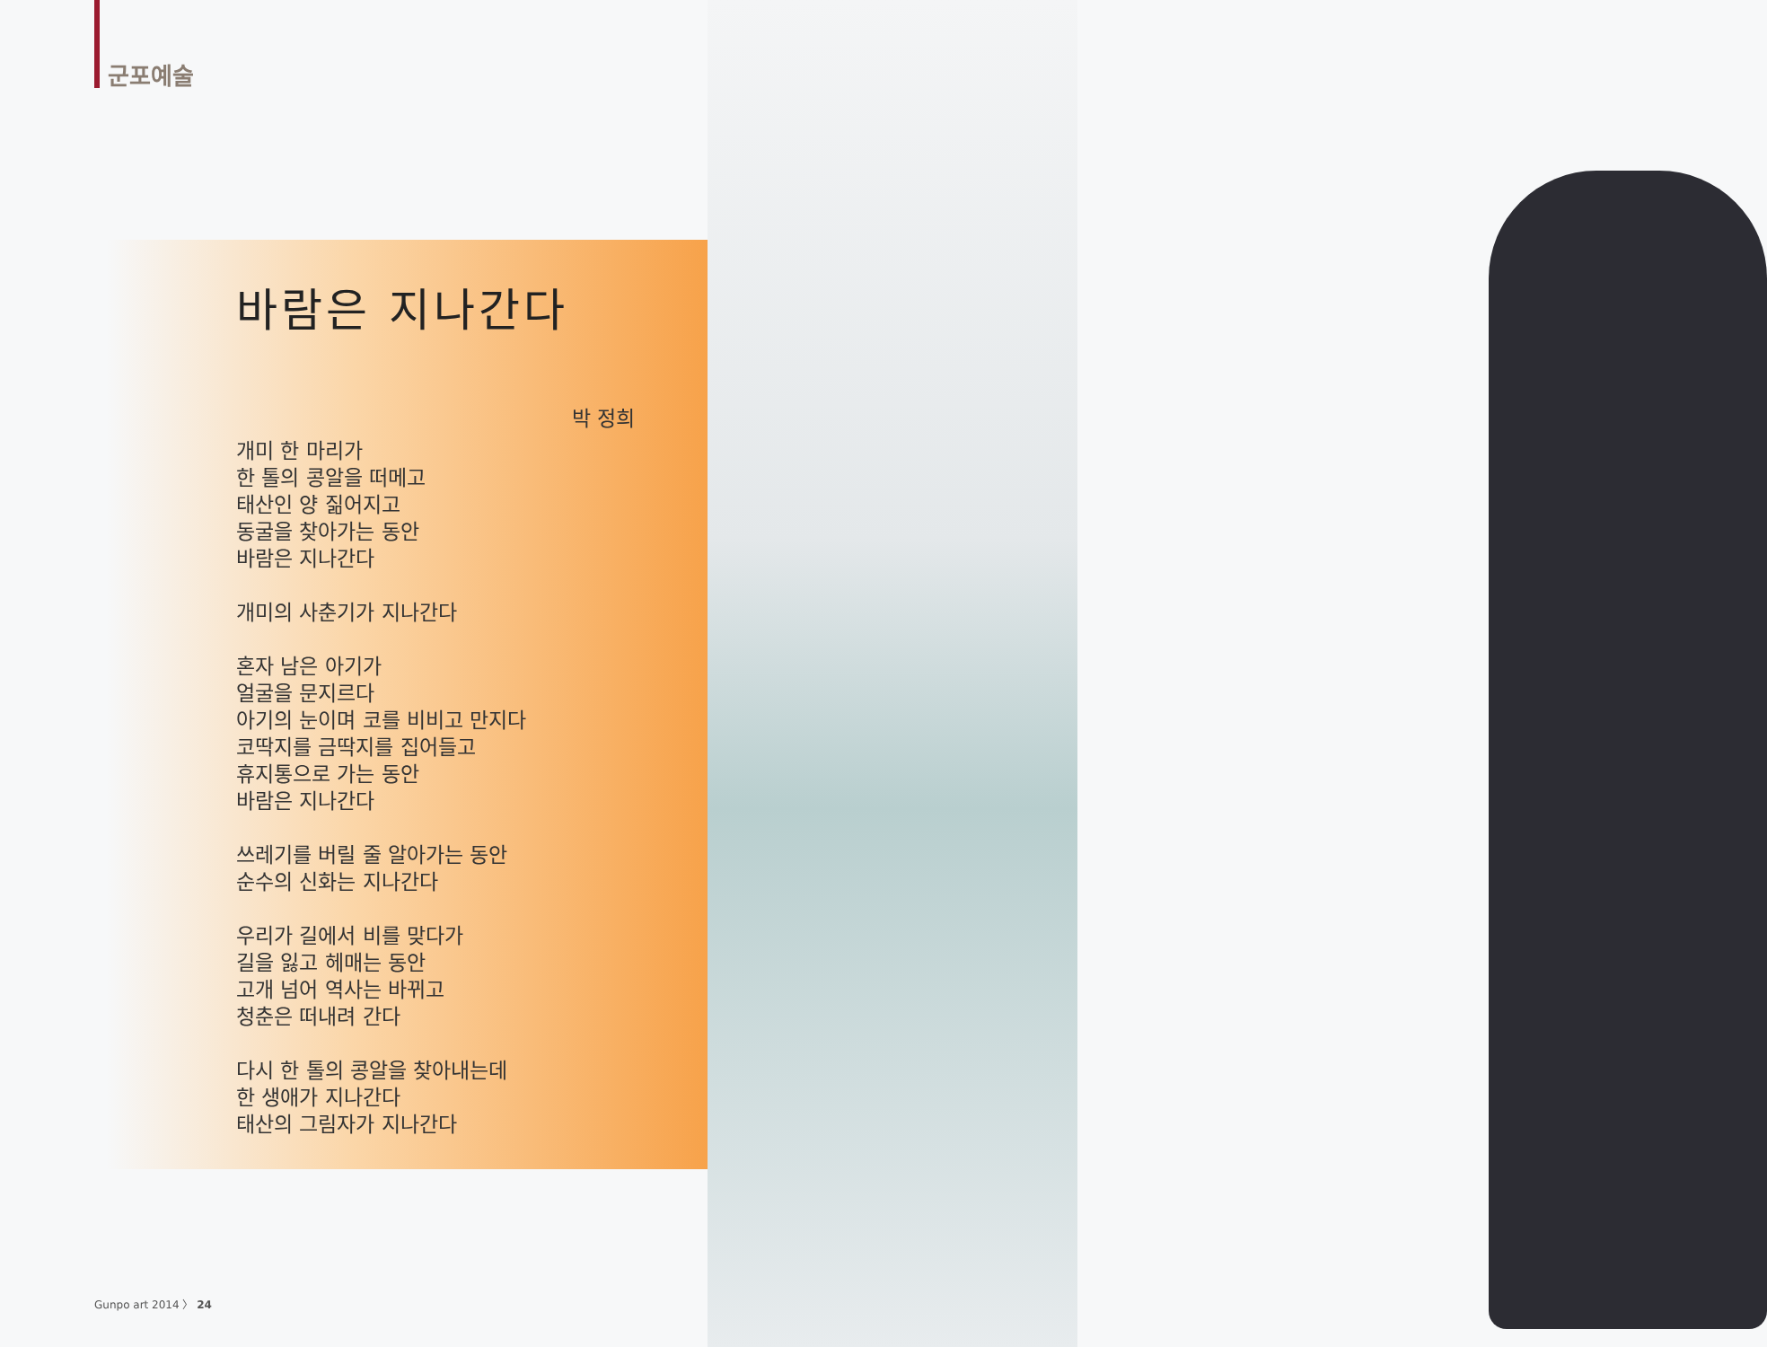군포예술
바람은 지나간다
박 정희
개미 한 마리가
한 톨의 콩알을 떠메고
태산인 양 짊어지고
동굴을 찾아가는 동안
바람은 지나간다
개미의 사춘기가 지나간다
혼자 남은 아기가
얼굴을 문지르다
아기의 눈이며 코를 비비고 만지다
코딱지를 금딱지를 집어들고
휴지통으로 가는 동안
바람은 지나간다
쓰레기를 버릴 줄 알아가는 동안
순수의 신화는 지나간다
우리가 길에서 비를 맞다가
길을 잃고 헤매는 동안
고개 넘어 역사는 바뀌고
청춘은 떠내려 간다
다시 한 톨의 콩알을 찾아내는데
한 생애가 지나간다
태산의 그림자가 지나간다
Gunpo art 2014 〉 24